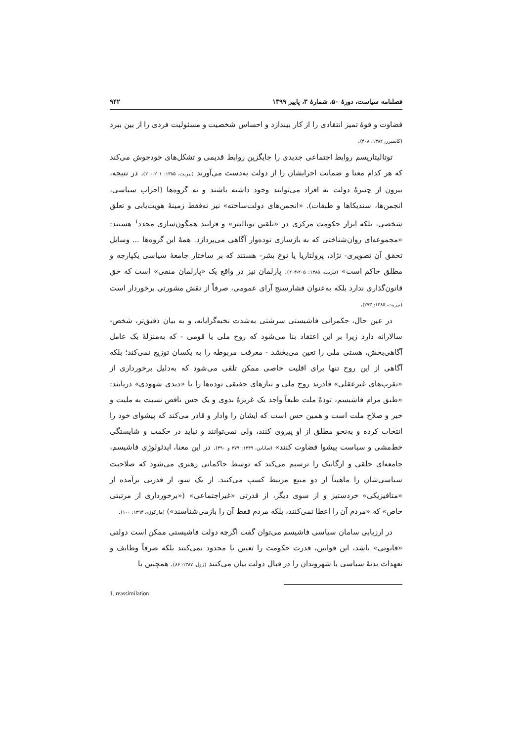فصلنامه سیاست، دورهٔ ۵۰، شمارهٔ ۳، پاییز ۱۳۹۹ ۹۴۲
قضاوت و قوهٔ تمیز انتقادی را از کار بیندازد و احساس شخصیت و مسئولیت فردی را از بین ببرد (کاسیرر، ۱۳۸۲: ۴۰۸).
توتالیتاریسم روابط اجتماعی جدیدی را جایگزین روابط قدیمی و تشکل‌های خودجوش می‌کند که هر کدام معنا و ضمانت اجرایشان را از دولت به‌دست می‌آورند (نیزبت، ۱۳۸۵: ۲۰۱-۲۰۰). در نتیجه، بیرون از چنبرهٔ دولت نه افراد می‌توانند وجود داشته باشند و نه گروه‌ها (احزاب سیاسی، انجمن‌ها، سندیکاها و طبقات). «انجمن‌های دولت‌ساخته» نیز نه‌فقط زمینهٔ هویت‌یابی و تعلق شخصی، بلکه ابزار حکومت مرکزی در «تلقین توتالیتر» و فرایند همگون‌سازی مجدد<sup>۱</sup> هستند: «مجموعه‌ای روان‌شناختی که به بازسازی توده‌وار آگاهی می‌پردازد. همهٔ این گروه‌ها ... وسایل تحقق آن تصویری- نژاد، پرولتاریا یا نوع بشر- هستند که بر ساختار جامعهٔ سیاسی یکپارچه و مطلق حاکم است» (نیزبت، ۱۳۸۵: ۲۰۵-۲۰۴). پارلمان نیز در واقع یک «پارلمان منفی» است که حق قانون‌گذاری ندارد بلکه به‌عنوان فشارسنج آرای عمومی، صرفاً از نقش مشورتی برخوردار است (نیزبت، ۱۳۸۵: ۲۷۳).
در عین حال، حکمرانی فاشیستی سرشتی به‌شدت نخبه‌گرایانه، و به بیان دقیق‌تر، شخص-سالارانه دارد زیرا بر این اعتقاد بنا می‌شود که روح ملی یا قومی - که به‌منزلهٔ یک عامل آگاهی‌بخش، هستی ملی را تعین می‌بخشد - معرفت مربوطه را به یکسان توزیع نمی‌کند؛ بلکه آگاهی از این روح تنها برای اقلیت خاصی ممکن تلقی می‌شود که به‌دلیل برخورداری از «تقرب‌های غیرعقلی» قادرند روح ملی و نیازهای حقیقی توده‌ها را با «دیدی شهودی» دریابند: «طبق مرام فاشیسم، تودهٔ ملت طبعاً واجد یک غریزهٔ بدوی و یک حس ناقص نسبت به ملیت و خیر و صلاح ملت است و همین حس است که ایشان را وادار و قادر می‌کند که پیشوای خود را انتخاب کرده و به‌نحو مطلق از او پیروی کنند، ولی نمی‌توانند و نباید در حکمت و شایستگی خط‌مشی و سیاست پیشوا قضاوت کنند» (ساباین، ۱۳۴۹: ۳۷۹ و ۳۹۰). در این معنا، ایدئولوژی فاشیسم، جامعه‌ای خلقی و ارگانیک را ترسیم می‌کند که توسط حاکمانی رهبری می‌شود که صلاحیت سیاسی‌شان را ماهیتاً از دو منبع مرتبط کسب می‌کنند. از یک سو، از قدرتی برآمده از «متافیزیکی» خردستیز و از سوی دیگر، از قدرتی «غیراجتماعی» («برخورداری از مرتبتی خاص» که «مردم آن را اعطا نمی‌کنند، بلکه مردم فقط آن را بازمی‌شناسند») (مارکوزه، ۱۳۹۴: ۱۰۰).
در ارزیابی سامان سیاسی فاشیسم می‌توان گفت اگرچه دولت فاشیستی ممکن است دولتی «قانونی» باشد، این قوانین، قدرت حکومت را تعیین یا محدود نمی‌کنند بلکه صرفاً وظایف و تعهدات بدنهٔ سیاسی یا شهروندان را در قبال دولت بیان می‌کنند (زول، ۱۳۸۷: ۸۶). همچنین با
1. reassimilation